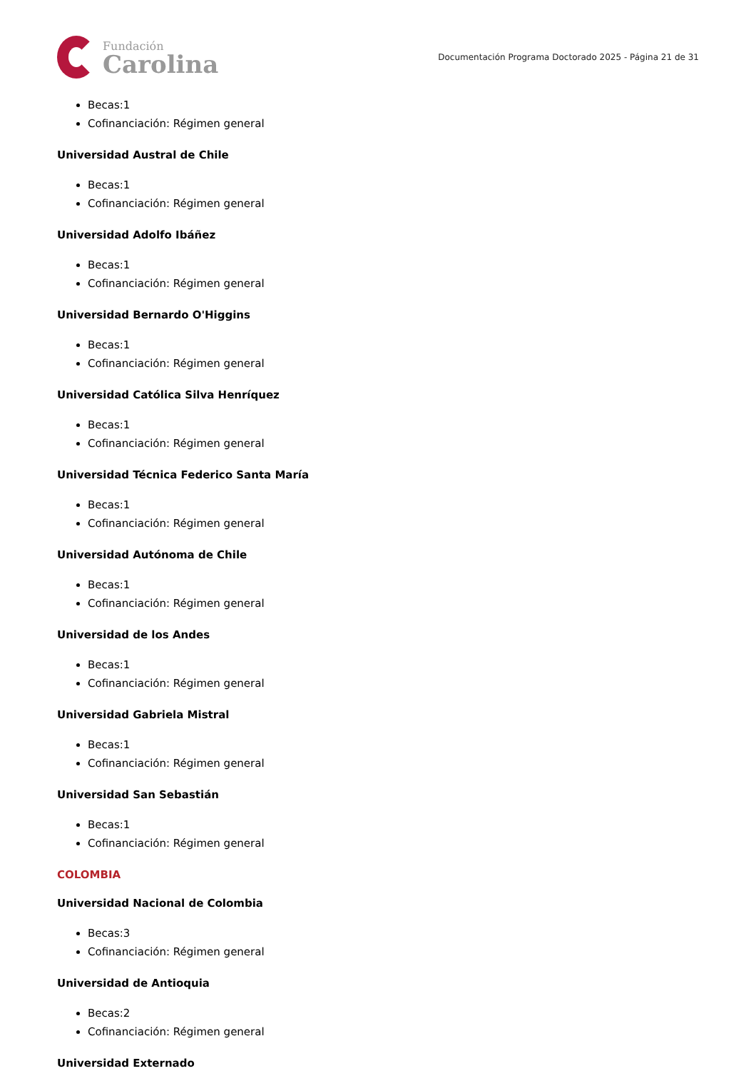Fundación
Carolina
Documentación Programa Doctorado 2025 - Página 21 de 31
Becas:1
Cofinanciación: Régimen general
Universidad Austral de Chile
Becas:1
Cofinanciación: Régimen general
Universidad Adolfo Ibáñez
Becas:1
Cofinanciación: Régimen general
Universidad Bernardo O'Higgins
Becas:1
Cofinanciación: Régimen general
Universidad Católica Silva Henríquez
Becas:1
Cofinanciación: Régimen general
Universidad Técnica Federico Santa María
Becas:1
Cofinanciación: Régimen general
Universidad Autónoma de Chile
Becas:1
Cofinanciación: Régimen general
Universidad de los Andes
Becas:1
Cofinanciación: Régimen general
Universidad Gabriela Mistral
Becas:1
Cofinanciación: Régimen general
Universidad San Sebastián
Becas:1
Cofinanciación: Régimen general
COLOMBIA
Universidad Nacional de Colombia
Becas:3
Cofinanciación: Régimen general
Universidad de Antioquia
Becas:2
Cofinanciación: Régimen general
Universidad Externado